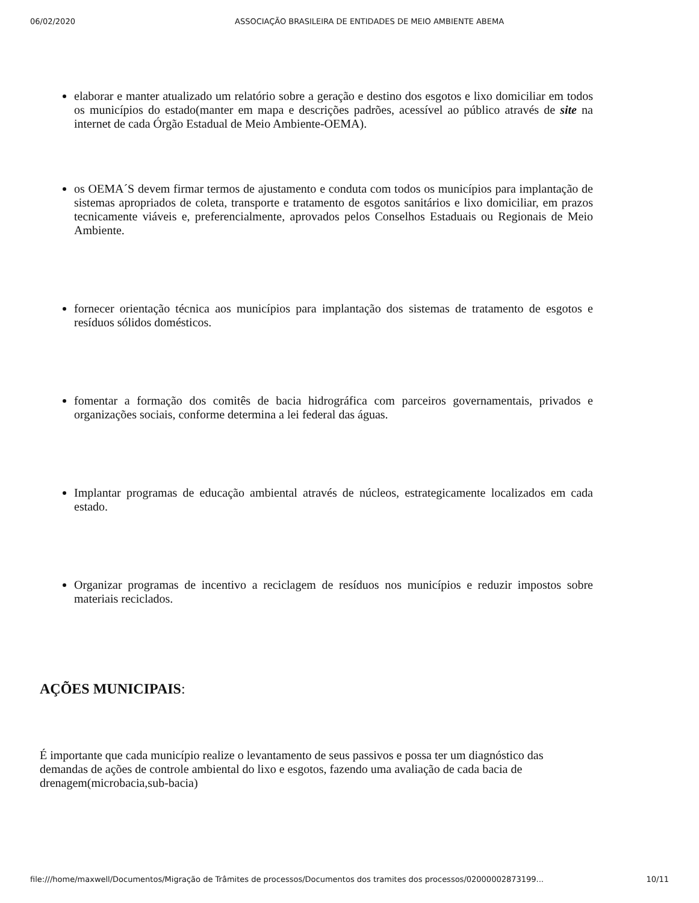06/02/2020 ASSOCIAÇÃO BRASILEIRA DE ENTIDADES DE MEIO AMBIENTE ABEMA
elaborar e manter atualizado um relatório sobre a geração e destino dos esgotos e lixo domiciliar em todos os municípios do estado(manter em mapa e descrições padrões, acessível ao público através de site na internet de cada Órgão Estadual de Meio Ambiente-OEMA).
os OEMA´S devem firmar termos de ajustamento e conduta com todos os municípios para implantação de sistemas apropriados de coleta, transporte e tratamento de esgotos sanitários e lixo domiciliar, em prazos tecnicamente viáveis e, preferencialmente, aprovados pelos Conselhos Estaduais ou Regionais de Meio Ambiente.
fornecer orientação técnica aos municípios para implantação dos sistemas de tratamento de esgotos e resíduos sólidos domésticos.
fomentar a formação dos comitês de bacia hidrográfica com parceiros governamentais, privados e organizações sociais, conforme determina a lei federal das águas.
Implantar programas de educação ambiental através de núcleos, estrategicamente localizados em cada estado.
Organizar programas de incentivo a reciclagem de resíduos nos municípios e reduzir impostos sobre materiais reciclados.
AÇÕES MUNICIPAIS:
É importante que cada município realize o levantamento de seus passivos e possa ter um diagnóstico das demandas de ações de controle ambiental do lixo e esgotos, fazendo uma avaliação de cada bacia de drenagem(microbacia,sub-bacia)
file:///home/maxwell/Documentos/Migração de Trâmites de processos/Documentos dos tramites dos processos/02000002873199... 10/11